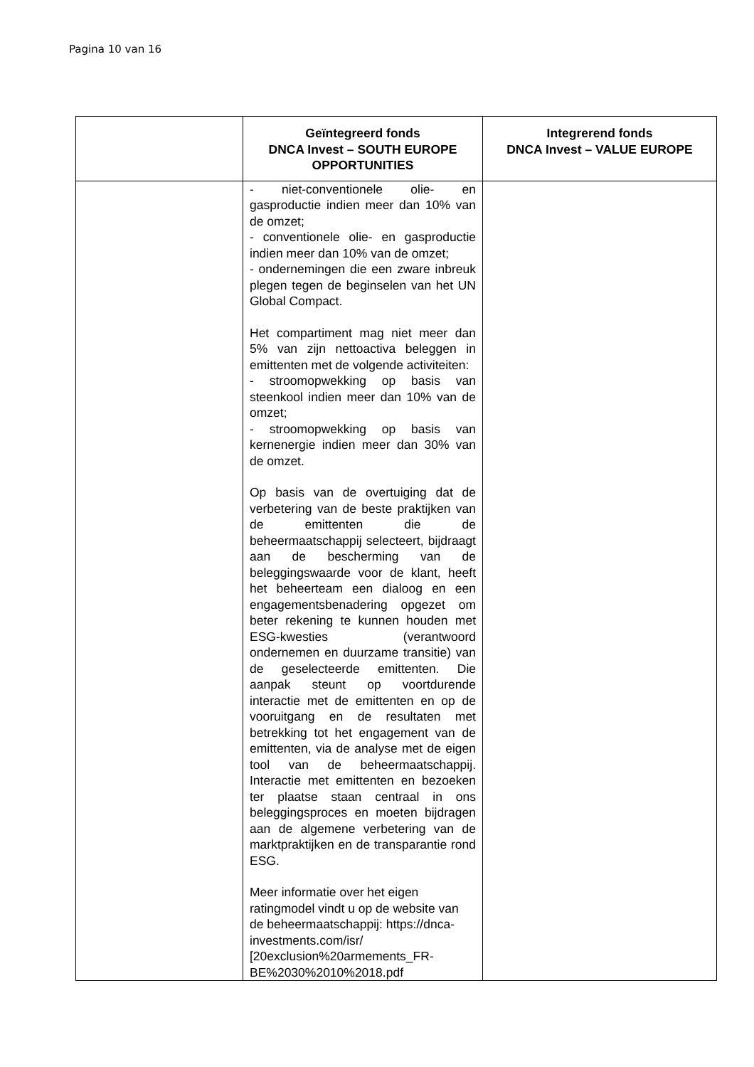Pagina 10 van 16
| | Geïntegreerd fonds DNCA Invest – SOUTH EUROPE OPPORTUNITIES | Integrerend fonds DNCA Invest – VALUE EUROPE |
| --- | --- | --- |
| | - niet-conventionele olie- en gasproductie indien meer dan 10% van de omzet; - conventionele olie- en gasproductie indien meer dan 10% van de omzet; - ondernemingen die een zware inbreuk plegen tegen de beginselen van het UN Global Compact. Het compartiment mag niet meer dan 5% van zijn nettoactiva beleggen in emittenten met de volgende activiteiten: - stroomopwekking op basis van steenkool indien meer dan 10% van de omzet; - stroomopwekking op basis van kernenergie indien meer dan 30% van de omzet. Op basis van de overtuiging dat de verbetering van de beste praktijken van de emittenten die de beheermaatschappij selecteert, bijdraagt aan de bescherming van de beleggingswaarde voor de klant, heeft het beheerteam een dialoog en een engagementsbenadering opgezet om beter rekening te kunnen houden met ESG-kwesties (verantwoord ondernemen en duurzame transitie) van de geselecteerde emittenten. Die aanpak steunt op voortdurende interactie met de emittenten en op de vooruitgang en de resultaten met betrekking tot het engagement van de emittenten, via de analyse met de eigen tool van de beheermaatschappij. Interactie met emittenten en bezoeken ter plaatse staan centraal in ons beleggingsproces en moeten bijdragen aan de algemene verbetering van de marktpraktijken en de transparantie rond ESG. Meer informatie over het eigen ratingmodel vindt u op de website van de beheermaatschappij: https://dnca-investments.com/isr/ [20exclusion%20armements_FR-BE%2030%2010%2018.pdf | |